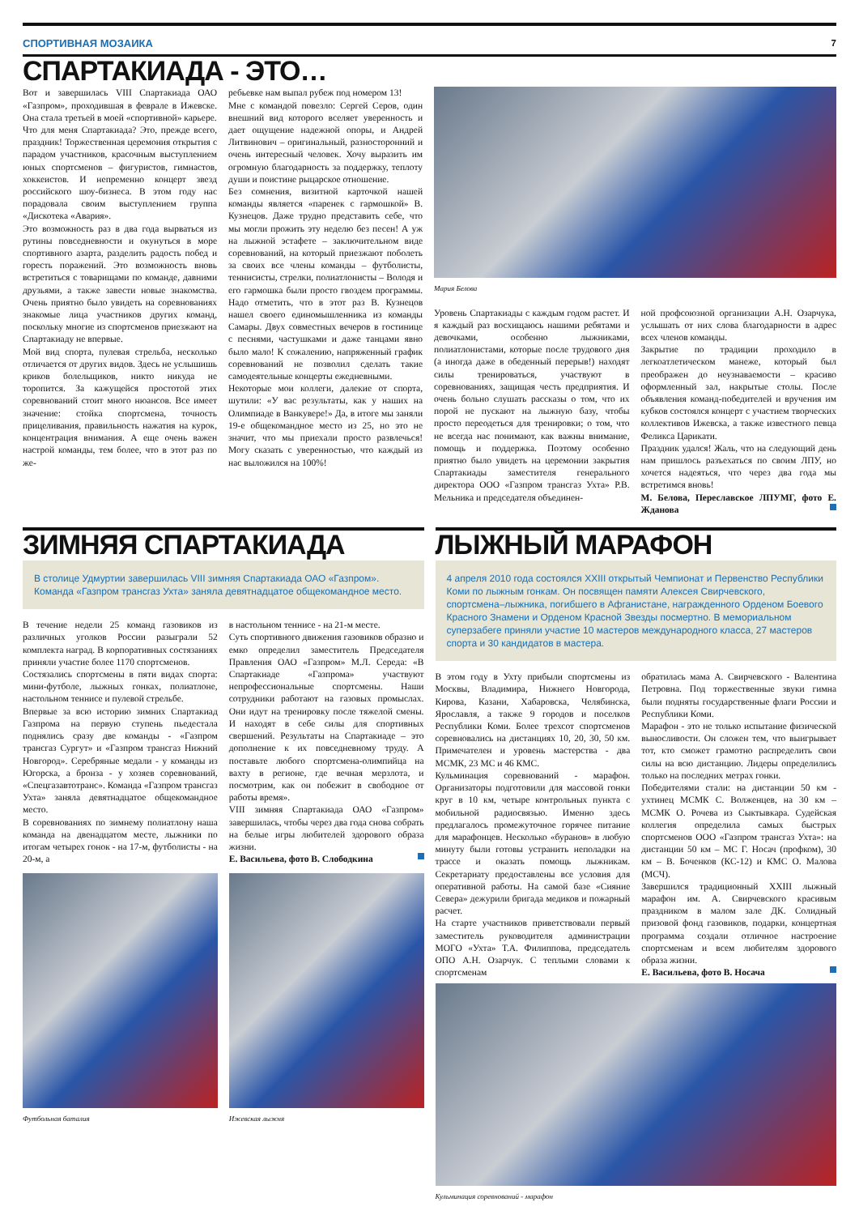СПОРТИВНАЯ МОЗАИКА 7
СПАРТАКИАДА - ЭТО…
Вот и завершилась VIII Спартакиада ОАО «Газпром», проходившая в феврале в Ижевске. Она стала третьей в моей «спортивной» карьере.
Что для меня Спартакиада? Это, прежде всего, праздник! Торжественная церемония открытия с парадом участников, красочным выступлением юных спортсменов – фигуристов, гимнастов, хоккеистов. И непременно концерт звезд российского шоу-бизнеса. В этом году нас порадовала своим выступлением группа «Дискотека «Авария».
Это возможность раз в два года вырваться из рутины повседневности и окунуться в море спортивного азарта, разделить радость побед и горесть поражений. Это возможность вновь встретиться с товарищами по команде, давними друзьями, а также завести новые знакомства. Очень приятно было увидеть на соревнованиях знакомые лица участников других команд, поскольку многие из спортсменов приезжают на Спартакиаду не впервые.
Мой вид спорта, пулевая стрельба, несколько отличается от других видов. Здесь не услышишь криков болельщиков, никто никуда не торопится. За кажущейся простотой этих соревнований стоит много нюансов. Все имеет значение: стойка спортсмена, точность прицеливания, правильность нажатия на курок, концентрация внимания. А еще очень важен настрой команды, тем более, что в этот раз по же-
ребьевке нам выпал рубеж под номером 13!
Мне с командой повезло: Сергей Серов, один внешний вид которого вселяет уверенность и дает ощущение надежной опоры, и Андрей Литвинович – оригинальный, разносторонний и очень интересный человек. Хочу выразить им огромную благодарность за поддержку, теплоту души и поистине рыцарское отношение.
Без сомнения, визитной карточкой нашей команды является «паренек с гармошкой» В. Кузнецов. Даже трудно представить себе, что мы могли прожить эту неделю без песен! А уж на лыжной эстафете – заключительном виде соревнований, на который приезжают поболеть за своих все члены команды – футболисты, теннисисты, стрелки, полиатлонисты – Володя и его гармошка были просто гвоздем программы. Надо отметить, что в этот раз В. Кузнецов нашел своего единомышленника из команды Самары. Двух совместных вечеров в гостинице с песнями, частушками и даже танцами явно было мало! К сожалению, напряженный график соревнований не позволил сделать такие самодеятельные концерты ежедневными.
Некоторые мои коллеги, далекие от спорта, шутили: «У вас результаты, как у наших на Олимпиаде в Ванкувере!» Да, в итоге мы заняли 19-е общекомандное место из 25, но это не значит, что мы приехали просто развлечься! Могу сказать с уверенностью, что каждый из нас выложился на 100%!
Мария Белова
Уровень Спартакиады с каждым годом растет. И я каждый раз восхищаюсь нашими ребятами и девочками, особенно лыжниками, полиатлонистами, которые после трудового дня (а иногда даже в обеденный перерыв!) находят силы тренироваться, участвуют в соревнованиях, защищая честь предприятия. И очень больно слушать рассказы о том, что их порой не пускают на лыжную базу, чтобы просто переодеться для тренировки; о том, что не всегда нас понимают, как важны внимание, помощь и поддержка. Поэтому особенно приятно было увидеть на церемонии закрытия Спартакиады заместителя генерального директора ООО «Газпром трансгаз Ухта» Р.В. Мельника и председателя объединен-
ной профсоюзной организации А.Н. Озарчука, услышать от них слова благодарности в адрес всех членов команды.
Закрытие по традиции проходило в легкоатлетическом манеже, который был преображен до неузнаваемости – красиво оформленный зал, накрытые столы. После объявления команд-победителей и вручения им кубков состоялся концерт с участием творческих коллективов Ижевска, а также известного певца Феликса Царикати.
Праздник удался! Жаль, что на следующий день нам пришлось разъехаться по своим ЛПУ, но хочется надеяться, что через два года мы встретимся вновь!
М. Белова, Переславское ЛПУМГ, фото Е. Жданова
ЗИМНЯЯ СПАРТАКИАДА
В столице Удмуртии завершилась VIII зимняя Спартакиада ОАО «Газпром». Команда «Газпром трансгаз Ухта» заняла девятнадцатое общекомандное место.
В течение недели 25 команд газовиков из различных уголков России разыграли 52 комплекта наград. В корпоративных состязаниях приняли участие более 1170 спортсменов.
Состязались спортсмены в пяти видах спорта: мини-футболе, лыжных гонках, полиатлоне, настольном теннисе и пулевой стрельбе.
Впервые за всю историю зимних Спартакиад Газпрома на первую ступень пьедестала поднялись сразу две команды - «Газпром трансгаз Сургут» и «Газпром трансгаз Нижний Новгород». Серебряные медали - у команды из Югорска, а бронза - у хозяев соревнований, «Спецгазавтотранс». Команда «Газпром трансгаз Ухта» заняла девятнадцатое общекомандное место.
В соревнованиях по зимнему полиатлону наша команда на двенадцатом месте, лыжники по итогам четырех гонок - на 17-м, футболисты - на 20-м, а
Футбольная баталия
в настольном теннисе - на 21-м месте.
Суть спортивного движения газовиков образно и емко определил заместитель Председателя Правления ОАО «Газпром» М.Л. Середа: «В Спартакиаде «Газпрома» участвуют непрофессиональные спортсмены. Наши сотрудники работают на газовых промыслах. Они идут на тренировку после тяжелой смены. И находят в себе силы для спортивных свершений. Результаты на Спартакиаде – это дополнение к их повседневному труду. А поставьте любого спортсмена-олимпийца на вахту в регионе, где вечная мерзлота, и посмотрим, как он побежит в свободное от работы время».
VIII зимняя Спартакиада ОАО «Газпром» завершилась, чтобы через два года снова собрать на белые игры любителей здорового образа жизни.
Е. Васильева, фото В. Слободкина
Ижевская лыжня
ЛЫЖНЫЙ МАРАФОН
4 апреля 2010 года состоялся XXIII открытый Чемпионат и Первенство Республики Коми по лыжным гонкам. Он посвящен памяти Алексея Свирчевского, спортсмена–лыжника, погибшего в Афганистане, награжденного Орденом Боевого Красного Знамени и Орденом Красной Звезды посмертно. В мемориальном суперзабеге приняли участие 10 мастеров международного класса, 27 мастеров спорта и 30 кандидатов в мастера.
В этом году в Ухту прибыли спортсмены из Москвы, Владимира, Нижнего Новгорода, Кирова, Казани, Хабаровска, Челябинска, Ярославля, а также 9 городов и поселков Республики Коми. Более трехсот спортсменов соревновались на дистанциях 10, 20, 30, 50 км. Примечателен и уровень мастерства - два МСМК, 23 МС и 46 КМС.
Кульминация соревнований - марафон. Организаторы подготовили для массовой гонки круг в 10 км, четыре контрольных пункта с мобильной радиосвязью. Именно здесь предлагалось промежуточное горячее питание для марафонцев. Несколько «буранов» в любую минуту были готовы устранить неполадки на трассе и оказать помощь лыжникам. Секретариату предоставлены все условия для оперативной работы. На самой базе «Сияние Севера» дежурили бригада медиков и пожарный расчет.
На старте участников приветствовали первый заместитель руководителя администрации МОГО «Ухта» Т.А. Филиппова, председатель ОПО А.Н. Озарчук. С теплыми словами к спортсменам
обратилась мама А. Свирчевского - Валентина Петровна. Под торжественные звуки гимна были подняты государственные флаги России и Республики Коми.
Марафон - это не только испытание физической выносливости. Он сложен тем, что выигрывает тот, кто сможет грамотно распределить свои силы на всю дистанцию. Лидеры определились только на последних метрах гонки.
Победителями стали: на дистанции 50 км - ухтинец МСМК С. Волженцев, на 30 км – МСМК О. Рочева из Сыктывкара. Судейская коллегия определила самых быстрых спортсменов ООО «Газпром трансгаз Ухта»: на дистанции 50 км – МС Г. Носач (профком), 30 км – В. Боченков (КС-12) и КМС О. Малова (МСЧ).
Завершился традиционный XXIII лыжный марафон им. А. Свирчевского красивым праздником в малом зале ДК. Солидный призовой фонд газовиков, подарки, концертная программа создали отличное настроение спортсменам и всем любителям здорового образа жизни.
Е. Васильева, фото В. Носача
Кульминация соревнований - марафон